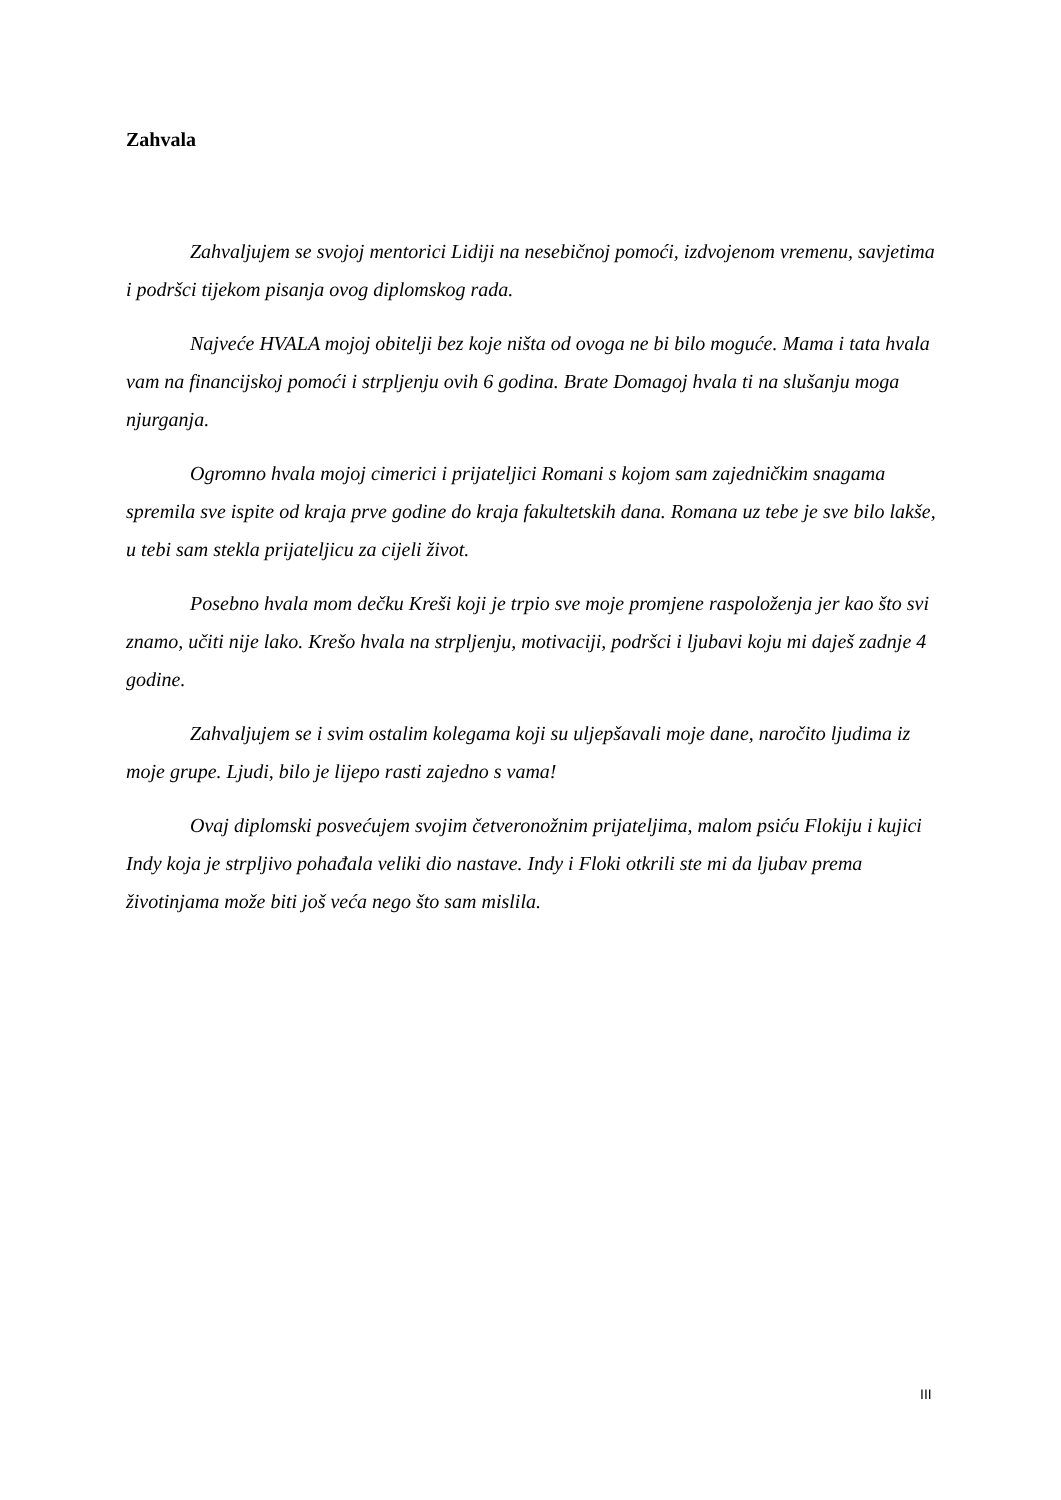Zahvala
Zahvaljujem se svojoj mentorici Lidiji na nesebičnoj pomoći, izdvojenom vremenu, savjetima i podršci tijekom pisanja ovog diplomskog rada.
Najveće HVALA mojoj obitelji bez koje ništa od ovoga ne bi bilo moguće. Mama i tata hvala vam na financijskoj pomoći i strpljenju ovih 6 godina. Brate Domagoj hvala ti na slušanju moga njurganja.
Ogromno hvala mojoj cimerici i prijateljici Romani s kojom sam zajedničkim snagama spremila sve ispite od kraja prve godine do kraja fakultetskih dana. Romana uz tebe je sve bilo lakše, u tebi sam stekla prijateljicu za cijeli život.
Posebno hvala mom dečku Kreši koji je trpio sve moje promjene raspoloženja jer kao što svi znamo, učiti nije lako. Krešo hvala na strpljenju, motivaciji, podršci i ljubavi koju mi daješ zadnje 4 godine.
Zahvaljujem se i svim ostalim kolegama koji su uljepšavali moje dane, naročito ljudima iz moje grupe. Ljudi, bilo je lijepo rasti zajedno s vama!
Ovaj diplomski posvećujem svojim četveronožnim prijateljima, malom psiću Flokiju i kujici Indy koja je strpljivo pohađala veliki dio nastave. Indy i Floki otkrili ste mi da ljubav prema životinjama može biti još veća nego što sam mislila.
III